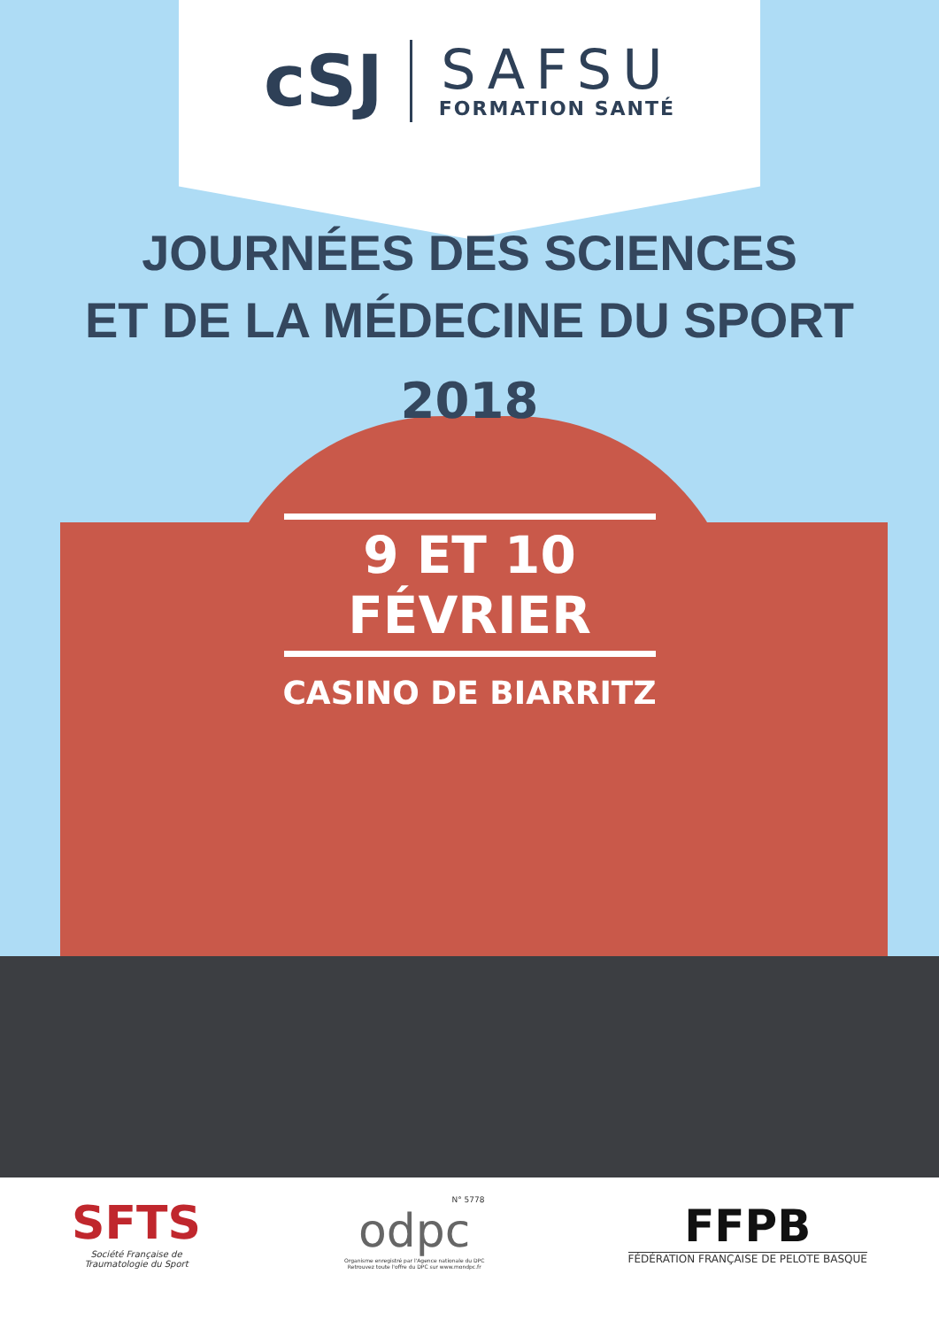cSJ
SAFSU
FORMATION SANTÉ
JOURNÉES DES SCIENCES
ET DE LA MÉDECINE DU SPORT
2018
9 ET 10 FÉVRIER
CASINO DE BIARRITZ
SFTS
Société Française de
Traumatologie du Sport
N° 5778
odpc
Organisme enregistré par l'Agence nationale du DPC
Retrouvez toute l'offre du DPC sur www.mondpc.fr
FFPB
FÉDÉRATION FRANÇAISE DE PELOTE BASQUE